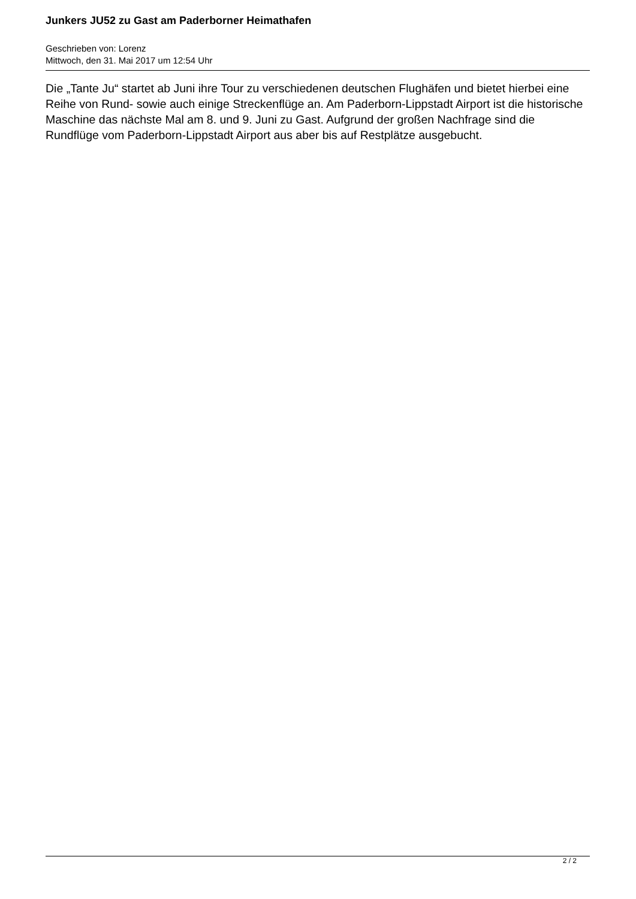Junkers JU52 zu Gast am Paderborner Heimathafen
Geschrieben von: Lorenz
Mittwoch, den 31. Mai 2017 um 12:54 Uhr
Die „Tante Ju“ startet ab Juni ihre Tour zu verschiedenen deutschen Flughäfen und bietet hierbei eine Reihe von Rund- sowie auch einige Streckenflüge an. Am Paderborn-Lippstadt Airport ist die historische Maschine das nächste Mal am 8. und 9. Juni zu Gast. Aufgrund der großen Nachfrage sind die Rundflüge vom Paderborn-Lippstadt Airport aus aber bis auf Restplätze ausgebucht.
2 / 2